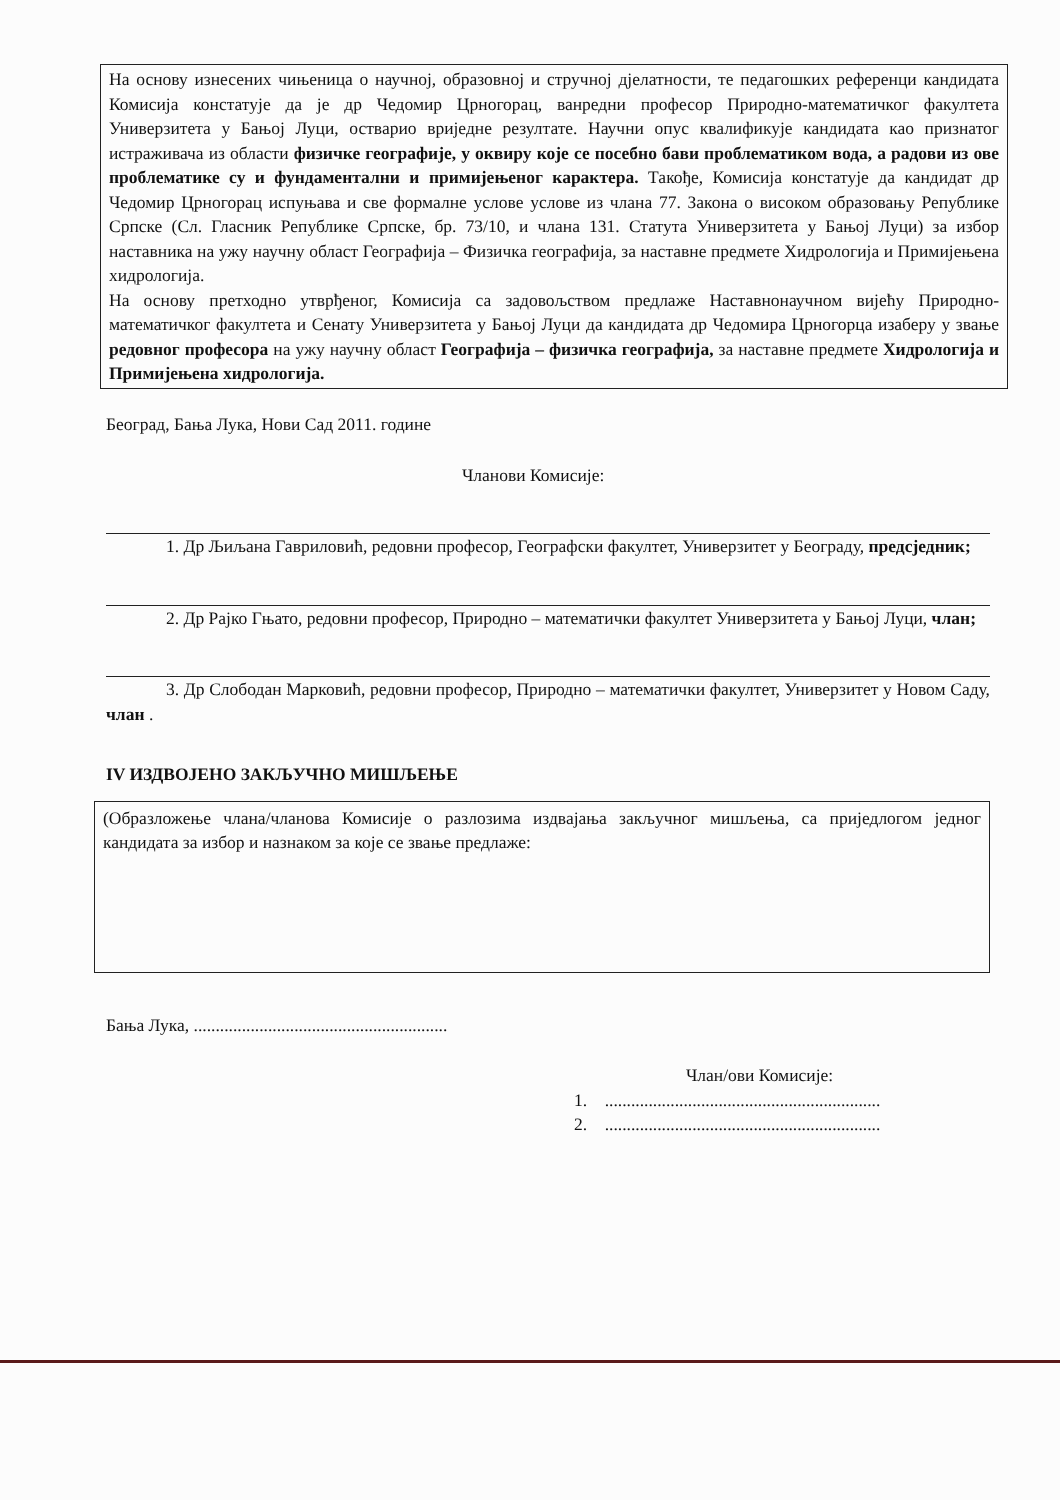На основу изнесених чињеница о научној, образовној и стручној дјелатности, те педагошких референци кандидата Комисија констатује да је др Чедомир Црногорац, ванредни професор Природно-математичког факултета Универзитета у Бањој Луци, остварио вриједне резултате. Научни опус квалификује кандидата као признатог истраживача из области физичке географије, у оквиру које се посебно бави проблематиком вода, а радови из ове проблематике су и фундаментални и примијењеног карактера. Такође, Комисија констатује да кандидат др Чедомир Црногорац испуњава и све формалне услове услове из члана 77. Закона о високом образовању Републике Српске (Сл. Гласник Републике Српске, бр. 73/10, и члана 131. Статута Универзитета у Бањој Луци) за избор наставника на ужу научну област Географија – Физичка географија, за наставне предмете Хидрологија и Примијењена хидрологија.
На основу претходно утврђеног, Комисија са задовољством предлаже Наставнонаучном вијећу Природно-математичког факултета и Сенату Универзитета у Бањој Луци да кандидата др Чедомира Црногорца изаберу у звање редовног професора на ужу научну област Географија – физичка географија, за наставне предмете Хидрологија и Примијењена хидрологија.
Београд, Бања Лука, Нови Сад 2011. године
Чланови Комисије:
1. Др Љиљана Гавриловић, редовни професор, Географски факултет, Универзитет у Београду, предсједник;
2. Др Рајко Гњато, редовни професор, Природно – математички факултет Универзитета у Бањој Луци, члан;
3. Др Слободан Марковић, редовни професор, Природно – математички факултет, Универзитет у Новом Саду, члан .
IV ИЗДВОЈЕНО ЗАКЉУЧНО МИШЉЕЊЕ
(Образложење члана/чланова Комисије о разлозима издвајања закључног мишљења, са приједлогом једног кандидата за избор и назнаком за које се звање предлаже:
Бања Лука, ..........................................................
Члан/ови Комисије:
1. ...............................................................
2. ...............................................................